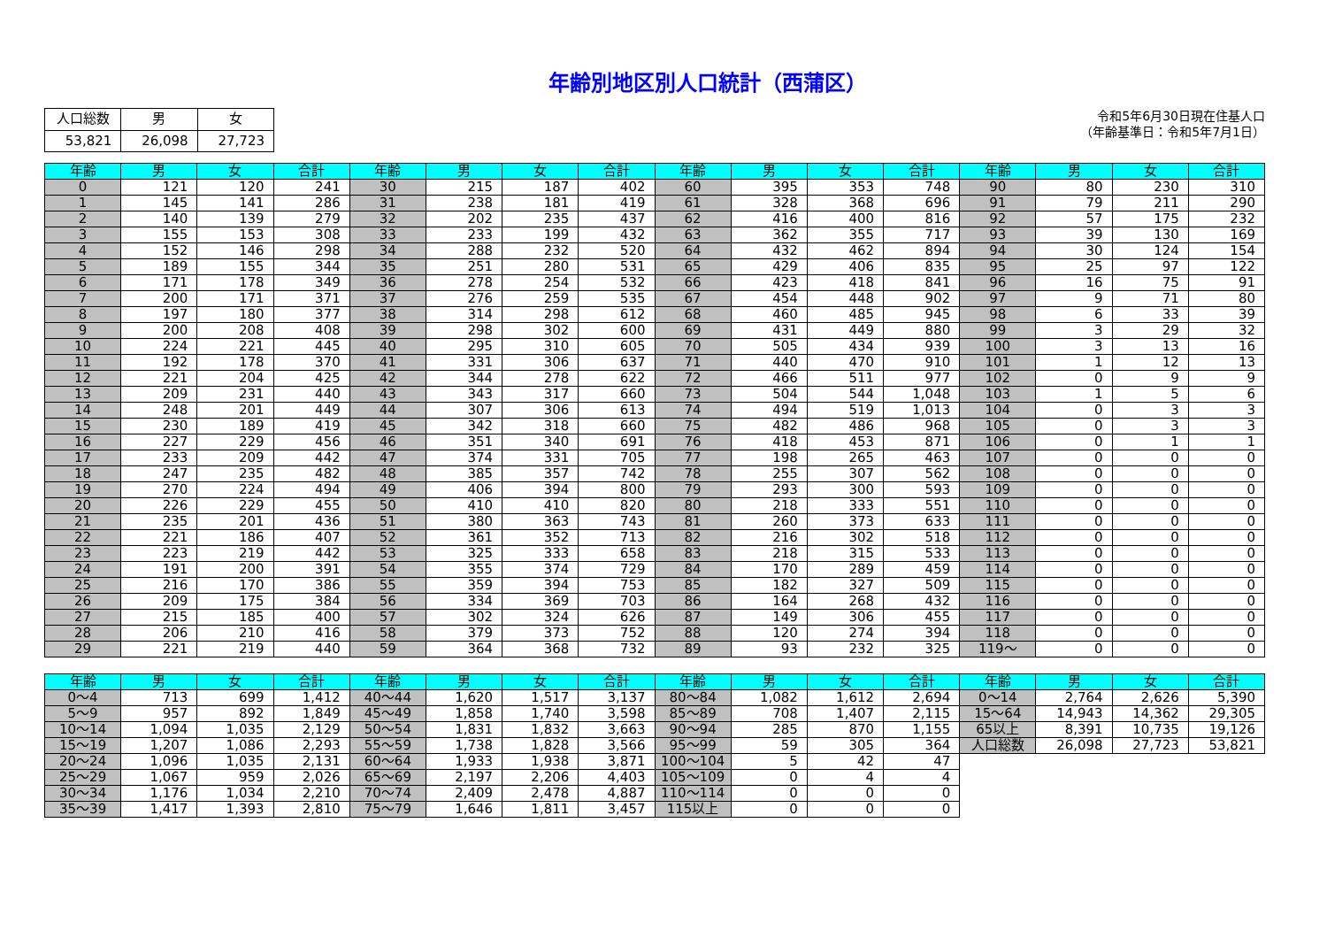年齢別地区別人口統計（西蒲区）
| 人口総数 | 男 | 女 |
| 53,821 | 26,098 | 27,723 |
令和5年6月30日現在住基人口
（年齢基準日：令和5年7月1日）
| 年齢 | 男 | 女 | 合計 | 年齢 | 男 | 女 | 合計 | 年齢 | 男 | 女 | 合計 | 年齢 | 男 | 女 | 合計 |
| --- | --- | --- | --- | --- | --- | --- | --- | --- | --- | --- | --- | --- | --- | --- | --- |
| 0 | 121 | 120 | 241 | 30 | 215 | 187 | 402 | 60 | 395 | 353 | 748 | 90 | 80 | 230 | 310 |
| 1 | 145 | 141 | 286 | 31 | 238 | 181 | 419 | 61 | 328 | 368 | 696 | 91 | 79 | 211 | 290 |
| 2 | 140 | 139 | 279 | 32 | 202 | 235 | 437 | 62 | 416 | 400 | 816 | 92 | 57 | 175 | 232 |
| 3 | 155 | 153 | 308 | 33 | 233 | 199 | 432 | 63 | 362 | 355 | 717 | 93 | 39 | 130 | 169 |
| 4 | 152 | 146 | 298 | 34 | 288 | 232 | 520 | 64 | 432 | 462 | 894 | 94 | 30 | 124 | 154 |
| 5 | 189 | 155 | 344 | 35 | 251 | 280 | 531 | 65 | 429 | 406 | 835 | 95 | 25 | 97 | 122 |
| 6 | 171 | 178 | 349 | 36 | 278 | 254 | 532 | 66 | 423 | 418 | 841 | 96 | 16 | 75 | 91 |
| 7 | 200 | 171 | 371 | 37 | 276 | 259 | 535 | 67 | 454 | 448 | 902 | 97 | 9 | 71 | 80 |
| 8 | 197 | 180 | 377 | 38 | 314 | 298 | 612 | 68 | 460 | 485 | 945 | 98 | 6 | 33 | 39 |
| 9 | 200 | 208 | 408 | 39 | 298 | 302 | 600 | 69 | 431 | 449 | 880 | 99 | 3 | 29 | 32 |
| 10 | 224 | 221 | 445 | 40 | 295 | 310 | 605 | 70 | 505 | 434 | 939 | 100 | 3 | 13 | 16 |
| 11 | 192 | 178 | 370 | 41 | 331 | 306 | 637 | 71 | 440 | 470 | 910 | 101 | 1 | 12 | 13 |
| 12 | 221 | 204 | 425 | 42 | 344 | 278 | 622 | 72 | 466 | 511 | 977 | 102 | 0 | 9 | 9 |
| 13 | 209 | 231 | 440 | 43 | 343 | 317 | 660 | 73 | 504 | 544 | 1,048 | 103 | 1 | 5 | 6 |
| 14 | 248 | 201 | 449 | 44 | 307 | 306 | 613 | 74 | 494 | 519 | 1,013 | 104 | 0 | 3 | 3 |
| 15 | 230 | 189 | 419 | 45 | 342 | 318 | 660 | 75 | 482 | 486 | 968 | 105 | 0 | 3 | 3 |
| 16 | 227 | 229 | 456 | 46 | 351 | 340 | 691 | 76 | 418 | 453 | 871 | 106 | 0 | 1 | 1 |
| 17 | 233 | 209 | 442 | 47 | 374 | 331 | 705 | 77 | 198 | 265 | 463 | 107 | 0 | 0 | 0 |
| 18 | 247 | 235 | 482 | 48 | 385 | 357 | 742 | 78 | 255 | 307 | 562 | 108 | 0 | 0 | 0 |
| 19 | 270 | 224 | 494 | 49 | 406 | 394 | 800 | 79 | 293 | 300 | 593 | 109 | 0 | 0 | 0 |
| 20 | 226 | 229 | 455 | 50 | 410 | 410 | 820 | 80 | 218 | 333 | 551 | 110 | 0 | 0 | 0 |
| 21 | 235 | 201 | 436 | 51 | 380 | 363 | 743 | 81 | 260 | 373 | 633 | 111 | 0 | 0 | 0 |
| 22 | 221 | 186 | 407 | 52 | 361 | 352 | 713 | 82 | 216 | 302 | 518 | 112 | 0 | 0 | 0 |
| 23 | 223 | 219 | 442 | 53 | 325 | 333 | 658 | 83 | 218 | 315 | 533 | 113 | 0 | 0 | 0 |
| 24 | 191 | 200 | 391 | 54 | 355 | 374 | 729 | 84 | 170 | 289 | 459 | 114 | 0 | 0 | 0 |
| 25 | 216 | 170 | 386 | 55 | 359 | 394 | 753 | 85 | 182 | 327 | 509 | 115 | 0 | 0 | 0 |
| 26 | 209 | 175 | 384 | 56 | 334 | 369 | 703 | 86 | 164 | 268 | 432 | 116 | 0 | 0 | 0 |
| 27 | 215 | 185 | 400 | 57 | 302 | 324 | 626 | 87 | 149 | 306 | 455 | 117 | 0 | 0 | 0 |
| 28 | 206 | 210 | 416 | 58 | 379 | 373 | 752 | 88 | 120 | 274 | 394 | 118 | 0 | 0 | 0 |
| 29 | 221 | 219 | 440 | 59 | 364 | 368 | 732 | 89 | 93 | 232 | 325 | 119～ | 0 | 0 | 0 |
| 年齢 | 男 | 女 | 合計 | 年齢 | 男 | 女 | 合計 | 年齢 | 男 | 女 | 合計 | 年齢 | 男 | 女 | 合計 |
| --- | --- | --- | --- | --- | --- | --- | --- | --- | --- | --- | --- | --- | --- | --- | --- |
| 0～4 | 713 | 699 | 1,412 | 40～44 | 1,620 | 1,517 | 3,137 | 80～84 | 1,082 | 1,612 | 2,694 | 0～14 | 2,764 | 2,626 | 5,390 |
| 5～9 | 957 | 892 | 1,849 | 45～49 | 1,858 | 1,740 | 3,598 | 85～89 | 708 | 1,407 | 2,115 | 15～64 | 14,943 | 14,362 | 29,305 |
| 10～14 | 1,094 | 1,035 | 2,129 | 50～54 | 1,831 | 1,832 | 3,663 | 90～94 | 285 | 870 | 1,155 | 65以上 | 8,391 | 10,735 | 19,126 |
| 15～19 | 1,207 | 1,086 | 2,293 | 55～59 | 1,738 | 1,828 | 3,566 | 95～99 | 59 | 305 | 364 | 人口総数 | 26,098 | 27,723 | 53,821 |
| 20～24 | 1,096 | 1,035 | 2,131 | 60～64 | 1,933 | 1,938 | 3,871 | 100～104 | 5 | 42 | 47 | | | | |
| 25～29 | 1,067 | 959 | 2,026 | 65～69 | 2,197 | 2,206 | 4,403 | 105～109 | 0 | 4 | 4 | | | | |
| 30～34 | 1,176 | 1,034 | 2,210 | 70～74 | 2,409 | 2,478 | 4,887 | 110～114 | 0 | 0 | 0 | | | | |
| 35～39 | 1,417 | 1,393 | 2,810 | 75～79 | 1,646 | 1,811 | 3,457 | 115以上 | 0 | 0 | 0 | | | | |